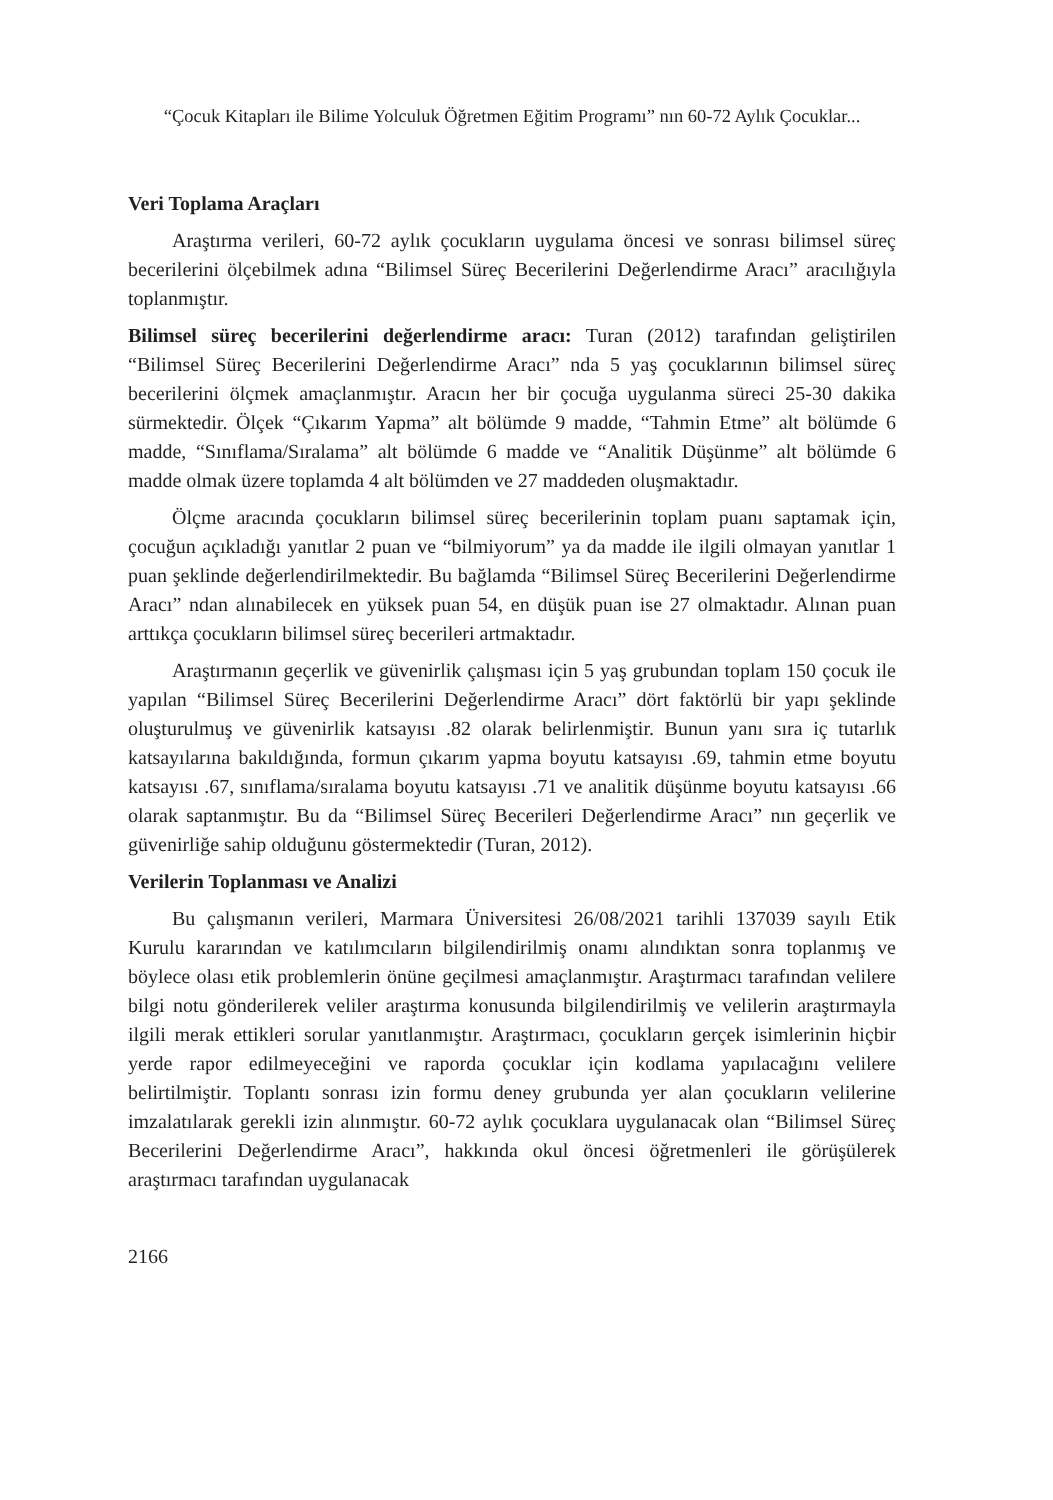“Çocuk Kitapları ile Bilime Yolculuk Öğretmen Eğitim Programı” nın 60-72 Aylık Çocuklar...
Veri Toplama Araçları
Araştırma verileri, 60-72 aylık çocukların uygulama öncesi ve sonrası bilimsel süreç becerilerini ölçebilmek adına “Bilimsel Süreç Becerilerini Değerlendirme Aracı” aracılığıyla toplanmıştır.
Bilimsel süreç becerilerini değerlendirme aracı: Turan (2012) tarafından geliştirilen “Bilimsel Süreç Becerilerini Değerlendirme Aracı” nda 5 yaş çocuklarının bilimsel süreç becerilerini ölçmek amaçlanmıştır. Aracın her bir çocuğa uygulanma süreci 25-30 dakika sürmektedir. Ölçek “Çıkarım Yapma” alt bölümde 9 madde, “Tahmin Etme” alt bölümde 6 madde, “Sınıflama/Sıralama” alt bölümde 6 madde ve “Analitik Düşünme” alt bölümde 6 madde olmak üzere toplamda 4 alt bölümden ve 27 maddeden oluşmaktadır.
Ölçme aracında çocukların bilimsel süreç becerilerinin toplam puanı saptamak için, çocuğun açıkladığı yanıtlar 2 puan ve “bilmiyorum” ya da madde ile ilgili olmayan yanıtlar 1 puan şeklinde değerlendirilmektedir. Bu bağlamda “Bilimsel Süreç Becerilerini Değerlendirme Aracı” ndan alınabilecek en yüksek puan 54, en düşük puan ise 27 olmaktadır. Alınan puan arttıkça çocukların bilimsel süreç becerileri artmaktadır.
Araştırmanın geçerlik ve güvenirlik çalışması için 5 yaş grubundan toplam 150 çocuk ile yapılan “Bilimsel Süreç Becerilerini Değerlendirme Aracı” dört faktörlü bir yapı şeklinde oluşturulmuş ve güvenirlik katsayısı .82 olarak belirlenmiştir. Bunun yanı sıra iç tutarlık katsayılarına bakıldığında, formun çıkarım yapma boyutu katsayısı .69, tahmin etme boyutu katsayısı .67, sınıflama/sıralama boyutu katsayısı .71 ve analitik düşünme boyutu katsayısı .66 olarak saptanmıştır. Bu da “Bilimsel Süreç Becerileri Değerlendirme Aracı” nın geçerlik ve güvenirliğe sahip olduğunu göstermektedir (Turan, 2012).
Verilerin Toplanması ve Analizi
Bu çalışmanın verileri, Marmara Üniversitesi 26/08/2021 tarihli 137039 sayılı Etik Kurulu kararından ve katılımcıların bilgilendirilmiş onamı alındıktan sonra toplanmış ve böylece olası etik problemlerin önüne geçilmesi amaçlanmıştır. Araştırmacı tarafından velilere bilgi notu gönderilerek veliler araştırma konusunda bilgilendirilmiş ve velilerin araştırmayla ilgili merak ettikleri sorular yanıtlanmıştır. Araştırmacı, çocukların gerçek isimlerinin hiçbir yerde rapor edilmeyeceğini ve raporda çocuklar için kodlama yapılacağını velilere belirtilmiştir. Toplantı sonrası izin formu deney grubunda yer alan çocukların velilerine imzalatılarak gerekli izin alınmıştır. 60-72 aylık çocuklara uygulanacak olan “Bilimsel Süreç Becerilerini Değerlendirme Aracı”, hakkında okul öncesi öğretmenleri ile görüşülerek araştırmacı tarafından uygulanacak
2166